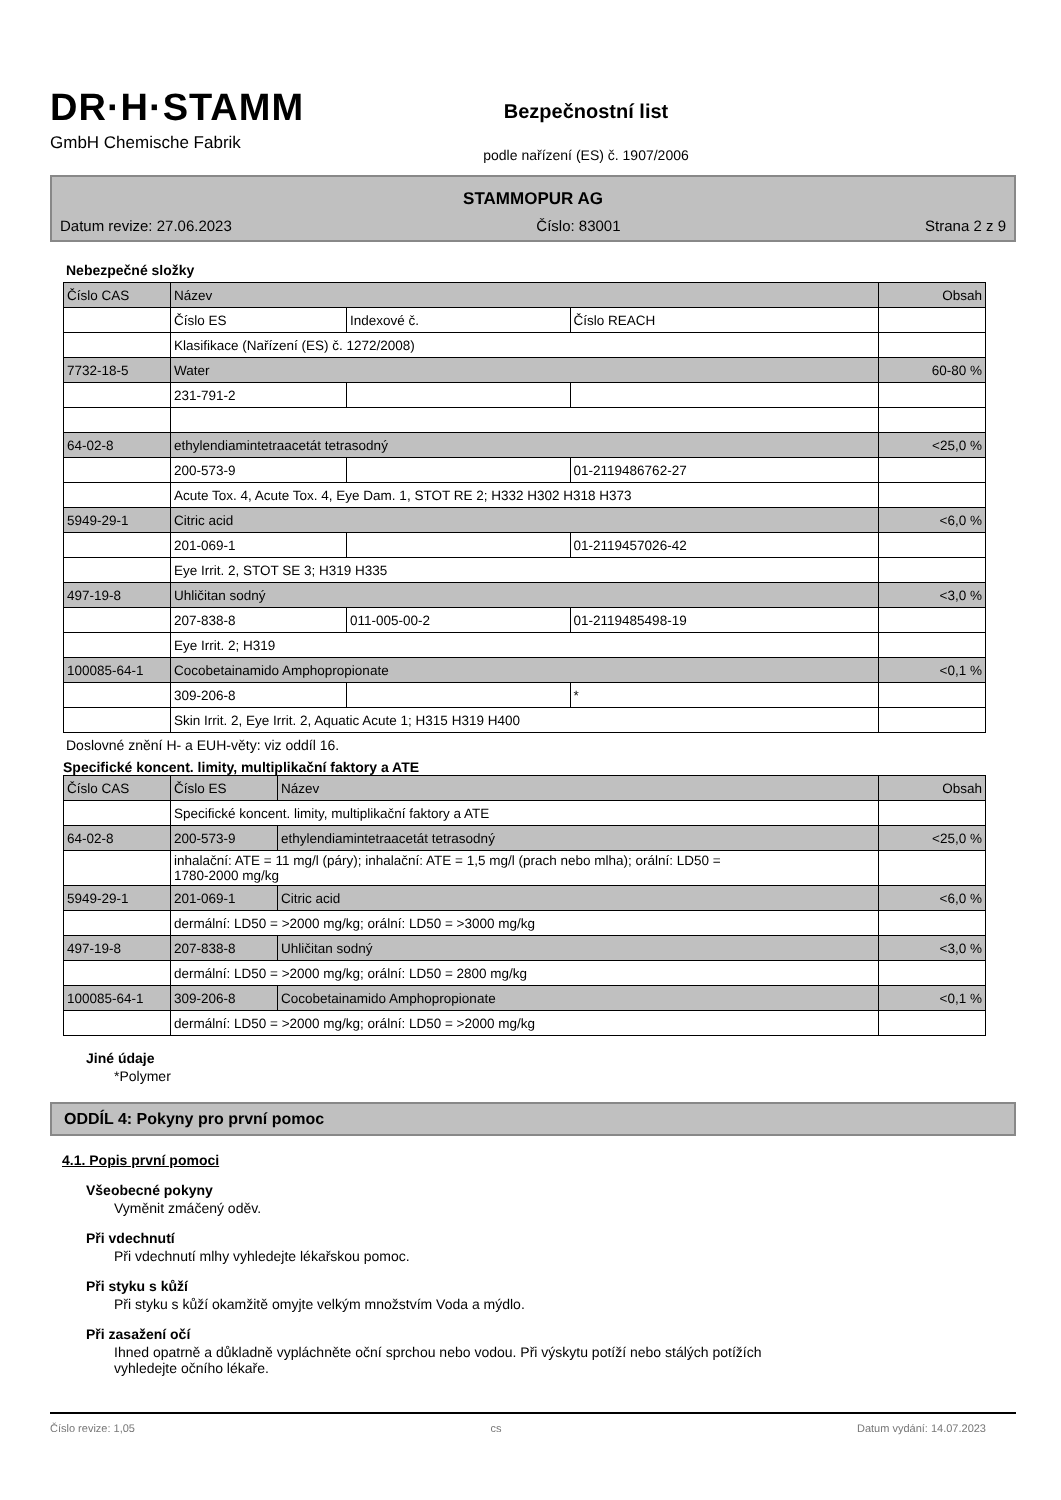DR·H·STAMM
GmbH Chemische Fabrik
Bezpečnostní list
podle nařízení (ES) č. 1907/2006
STAMMOPUR AG
Datum revize: 27.06.2023 Číslo: 83001 Strana 2 z 9
Nebezpečné složky
| Číslo CAS | Název | | | Obsah |
| | Číslo ES | Indexové č. | Číslo REACH | |
| | Klasifikace (Nařízení (ES) č. 1272/2008) | | | |
| 7732-18-5 | Water | | | 60-80 % |
| | 231-791-2 | | | |
| 64-02-8 | ethylendiamintetraacetát tetrasodný | | | <25,0 % |
| | 200-573-9 | | 01-2119486762-27 | |
| | Acute Tox. 4, Acute Tox. 4, Eye Dam. 1, STOT RE 2; H332 H302 H318 H373 | | | |
| 5949-29-1 | Citric acid | | | <6,0 % |
| | 201-069-1 | | 01-2119457026-42 | |
| | Eye Irrit. 2, STOT SE 3; H319 H335 | | | |
| 497-19-8 | Uhličitan sodný | | | <3,0 % |
| | 207-838-8 | 011-005-00-2 | 01-2119485498-19 | |
| | Eye Irrit. 2; H319 | | | |
| 100085-64-1 | Cocobetainamido Amphopropionate | | | <0,1 % |
| | 309-206-8 | | * | |
| | Skin Irrit. 2, Eye Irrit. 2, Aquatic Acute 1; H315 H319 H400 | | | |
Doslovné znění H- a EUH-věty: viz oddíl 16.
Specifické koncent. limity, multiplikační faktory a ATE
| Číslo CAS | Číslo ES | Název | Obsah |
| | Specifické koncent. limity, multiplikační faktory a ATE | | |
| 64-02-8 | 200-573-9 | ethylendiamintetraacetát tetrasodný | <25,0 % |
| | inhalační: ATE = 11 mg/l (páry); inhalační: ATE = 1,5 mg/l (prach nebo mlha); orální: LD50 = 1780-2000 mg/kg | | |
| 5949-29-1 | 201-069-1 | Citric acid | <6,0 % |
| | dermální: LD50 = >2000 mg/kg; orální: LD50 = >3000 mg/kg | | |
| 497-19-8 | 207-838-8 | Uhličitan sodný | <3,0 % |
| | dermální: LD50 = >2000 mg/kg; orální: LD50 = 2800 mg/kg | | |
| 100085-64-1 | 309-206-8 | Cocobetainamido Amphopropionate | <0,1 % |
| | dermální: LD50 = >2000 mg/kg; orální: LD50 = >2000 mg/kg | | |
Jiné údaje
*Polymer
ODDÍL 4: Pokyny pro první pomoc
4.1. Popis první pomoci
Všeobecné pokyny
Vyměnit zmáčený oděv.
Při vdechnutí
Při vdechnutí mlhy vyhledejte lékařskou pomoc.
Při styku s kůží
Při styku s kůží okamžitě omyjte velkým množstvím Voda a mýdlo.
Při zasažení očí
Ihned opatrně a důkladně vypláchněte oční sprchou nebo vodou. Při výskytu potíží nebo stálých potížích
vyhledejte očního lékaře.
Číslo revize: 1,05 cs Datum vydání: 14.07.2023